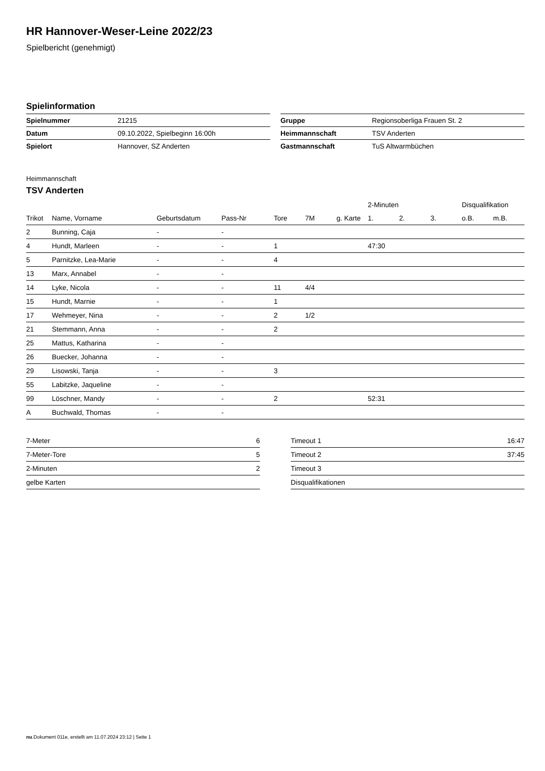HR Hannover-Weser-Leine 2022/23
Spielbericht (genehmigt)
Spielinformation
| Spielnummer | 21215 |
| Datum | 09.10.2022, Spielbeginn 16:00h |
| Spielort | Hannover, SZ Anderten |
| Gruppe | Regionsoberliga Frauen St. 2 |
| Heimmannschaft | TSV Anderten |
| Gastmannschaft | TuS Altwarmbüchen |
Heimmannschaft
TSV Anderten
| | | | | | | | 2-Minuten | | | Disqualifikation | |
| --- | --- | --- | --- | --- | --- | --- | --- | --- | --- | --- | --- |
| Trikot | Name, Vorname | Geburtsdatum | Pass-Nr | Tore | 7M | g. Karte | 1. | 2. | 3. | o.B. | m.B. |
| 2 | Bunning, Caja | - | - | | | | | | | | |
| 4 | Hundt, Marleen | - | - | 1 | | | 47:30 | | | | |
| 5 | Parnitzke, Lea-Marie | - | - | 4 | | | | | | | |
| 13 | Marx, Annabel | - | - | | | | | | | | |
| 14 | Lyke, Nicola | - | - | 11 | 4/4 | | | | | | |
| 15 | Hundt, Marnie | - | - | 1 | | | | | | | |
| 17 | Wehmeyer, Nina | - | - | 2 | 1/2 | | | | | | |
| 21 | Stemmann, Anna | - | - | 2 | | | | | | | |
| 25 | Mattus, Katharina | - | - | | | | | | | | |
| 26 | Buecker, Johanna | - | - | | | | | | | | |
| 29 | Lisowski, Tanja | - | - | 3 | | | | | | | |
| 55 | Labitzke, Jaqueline | - | - | | | | | | | | |
| 99 | Löschner, Mandy | - | - | 2 | | | 52:31 | | | | |
| A | Buchwald, Thomas | - | - | | | | | | | | |
| 7-Meter | 6 |
| 7-Meter-Tore | 5 |
| 2-Minuten | 2 |
| gelbe Karten | |
| Timeout 1 | 16:47 |
| Timeout 2 | 37:45 |
| Timeout 3 | |
| Disqualifikationen | |
nu.Dokument 011e, erstellt am 11.07.2024 23:12 | Seite 1